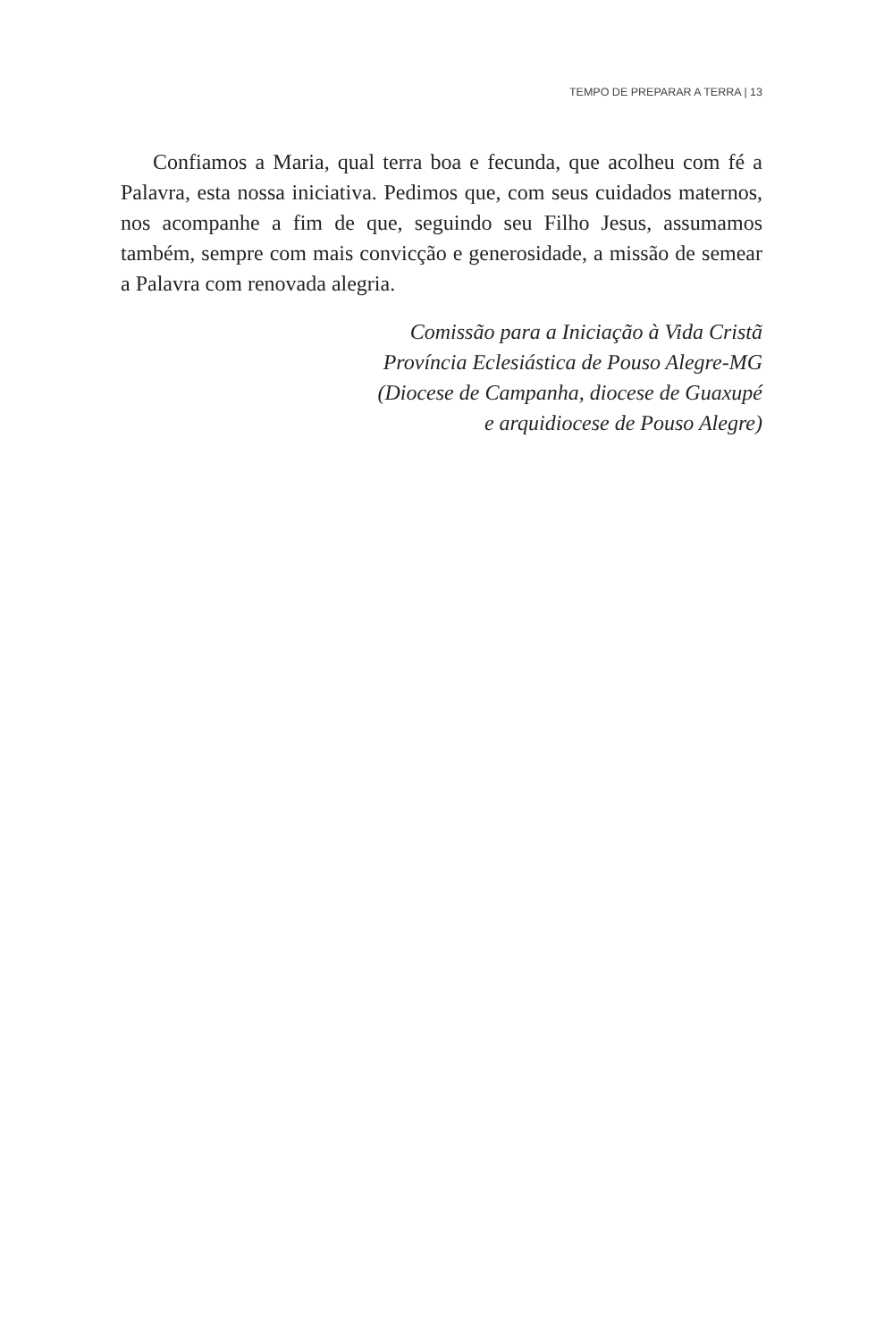TEMPO DE PREPARAR A TERRA | 13
Confiamos a Maria, qual terra boa e fecunda, que acolheu com fé a Palavra, esta nossa iniciativa. Pedimos que, com seus cuidados maternos, nos acompanhe a fim de que, seguindo seu Filho Jesus, assumamos também, sempre com mais convicção e generosidade, a missão de semear a Palavra com renovada alegria.
Comissão para a Iniciação à Vida Cristã
Província Eclesiástica de Pouso Alegre-MG
(Diocese de Campanha, diocese de Guaxupé
e arquidiocese de Pouso Alegre)